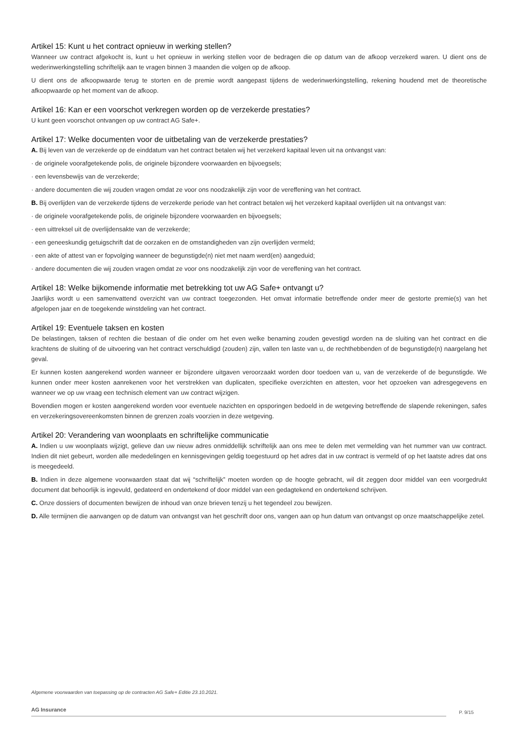Artikel 15: Kunt u het contract opnieuw in werking stellen?
Wanneer uw contract afgekocht is, kunt u het opnieuw in werking stellen voor de bedragen die op datum van de afkoop verzekerd waren. U dient ons de wederinwerkingstelling schriftelijk aan te vragen binnen 3 maanden die volgen op de afkoop.
U dient ons de afkoopwaarde terug te storten en de premie wordt aangepast tijdens de wederinwerkingstelling, rekening houdend met de theoretische afkoopwaarde op het moment van de afkoop.
Artikel 16: Kan er een voorschot verkregen worden op de verzekerde prestaties?
U kunt geen voorschot ontvangen op uw contract AG Safe+.
Artikel 17: Welke documenten voor de uitbetaling van de verzekerde prestaties?
A. Bij leven van de verzekerde op de einddatum van het contract betalen wij het verzekerd kapitaal leven uit na ontvangst van:
· de originele voorafgetekende polis, de originele bijzondere voorwaarden en bijvoegsels;
· een levensbewijs van de verzekerde;
· andere documenten die wij zouden vragen omdat ze voor ons noodzakelijk zijn voor de vereffening van het contract.
B. Bij overlijden van de verzekerde tijdens de verzekerde periode van het contract betalen wij het verzekerd kapitaal overlijden uit na ontvangst van:
· de originele voorafgetekende polis, de originele bijzondere voorwaarden en bijvoegsels;
· een uittreksel uit de overlijdensakte van de verzekerde;
· een geneeskundig getuigschrift dat de oorzaken en de omstandigheden van zijn overlijden vermeld;
· een akte of attest van er fopvolging wanneer de begunstigde(n) niet met naam werd(en) aangeduid;
· andere documenten die wij zouden vragen omdat ze voor ons noodzakelijk zijn voor de vereffening van het contract.
Artikel 18: Welke bijkomende informatie met betrekking tot uw AG Safe+ ontvangt u?
Jaarlijks wordt u een samenvattend overzicht van uw contract toegezonden. Het omvat informatie betreffende onder meer de gestorte premie(s) van het afgelopen jaar en de toegekende winstdeling van het contract.
Artikel 19: Eventuele taksen en kosten
De belastingen, taksen of rechten die bestaan of die onder om het even welke benaming zouden gevestigd worden na de sluiting van het contract en die krachtens de sluiting of de uitvoering van het contract verschuldigd (zouden) zijn, vallen ten laste van u, de rechthebbenden of de begunstigde(n) naargelang het geval.
Er kunnen kosten aangerekend worden wanneer er bijzondere uitgaven veroorzaakt worden door toedoen van u, van de verzekerde of de begunstigde. We kunnen onder meer kosten aanrekenen voor het verstrekken van duplicaten, specifieke overzichten en attesten, voor het opzoeken van adresgegevens en wanneer we op uw vraag een technisch element van uw contract wijzigen.
Bovendien mogen er kosten aangerekend worden voor eventuele nazichten en opsporingen bedoeld in de wetgeving betreffende de slapende rekeningen, safes en verzekeringsovereenkomsten binnen de grenzen zoals voorzien in deze wetgeving.
Artikel 20: Verandering van woonplaats en schriftelijke communicatie
A. Indien u uw woonplaats wijzigt, gelieve dan uw nieuw adres onmiddellijk schriftelijk aan ons mee te delen met vermelding van het nummer van uw contract. Indien dit niet gebeurt, worden alle mededelingen en kennisgevingen geldig toegestuurd op het adres dat in uw contract is vermeld of op het laatste adres dat ons is meegedeeld.
B. Indien in deze algemene voorwaarden staat dat wij “schriftelijk” moeten worden op de hoogte gebracht, wil dit zeggen door middel van een voorgedrukt document dat behoorlijk is ingevuld, gedateerd en ondertekend of door middel van een gedagtekend en ondertekend schrijven.
C. Onze dossiers of documenten bewijzen de inhoud van onze brieven tenzij u het tegendeel zou bewijzen.
D. Alle termijnen die aanvangen op de datum van ontvangst van het geschrift door ons, vangen aan op hun datum van ontvangst op onze maatschappelijke zetel.
Algemene voorwaarden van toepassing op de contracten AG Safe+ Editie 23.10.2021.
AG Insurance P. 9/15